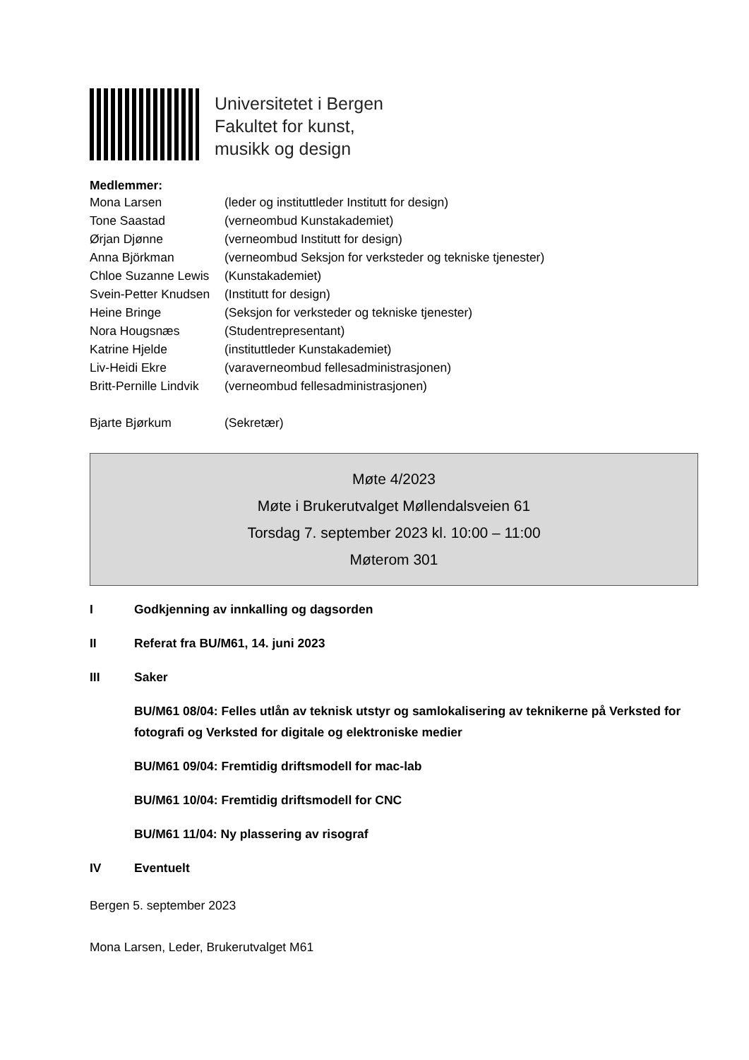Universitetet i Bergen
Fakultet for kunst,
musikk og design
Medlemmer:
| Mona Larsen | (leder og instituttleder Institutt for design) |
| Tone Saastad | (verneombud Kunstakademiet) |
| Ørjan Djønne | (verneombud Institutt for design) |
| Anna Björkman | (verneombud Seksjon for verksteder og tekniske tjenester) |
| Chloe Suzanne Lewis | (Kunstakademiet) |
| Svein-Petter Knudsen | (Institutt for design) |
| Heine Bringe | (Seksjon for verksteder og tekniske tjenester) |
| Nora Hougsnæs | (Studentrepresentant) |
| Katrine Hjelde | (instituttleder Kunstakademiet) |
| Liv-Heidi Ekre | (varaverneombud fellesadministrasjonen) |
| Britt-Pernille Lindvik | (verneombud fellesadministrasjonen) |
| Bjarte Bjørkum | (Sekretær) |
Møte 4/2023
Møte i Brukerutvalget Møllendalsveien 61
Torsdag 7. september 2023 kl. 10:00 – 11:00
Møterom 301
I Godkjenning av innkalling og dagsorden
II Referat fra BU/M61, 14. juni 2023
III Saker
BU/M61 08/04: Felles utlån av teknisk utstyr og samlokalisering av teknikerne på Verksted for fotografi og Verksted for digitale og elektroniske medier
BU/M61 09/04: Fremtidig driftsmodell for mac-lab
BU/M61 10/04: Fremtidig driftsmodell for CNC
BU/M61 11/04: Ny plassering av risograf
IV Eventuelt
Bergen 5. september 2023
Mona Larsen, Leder, Brukerutvalget M61